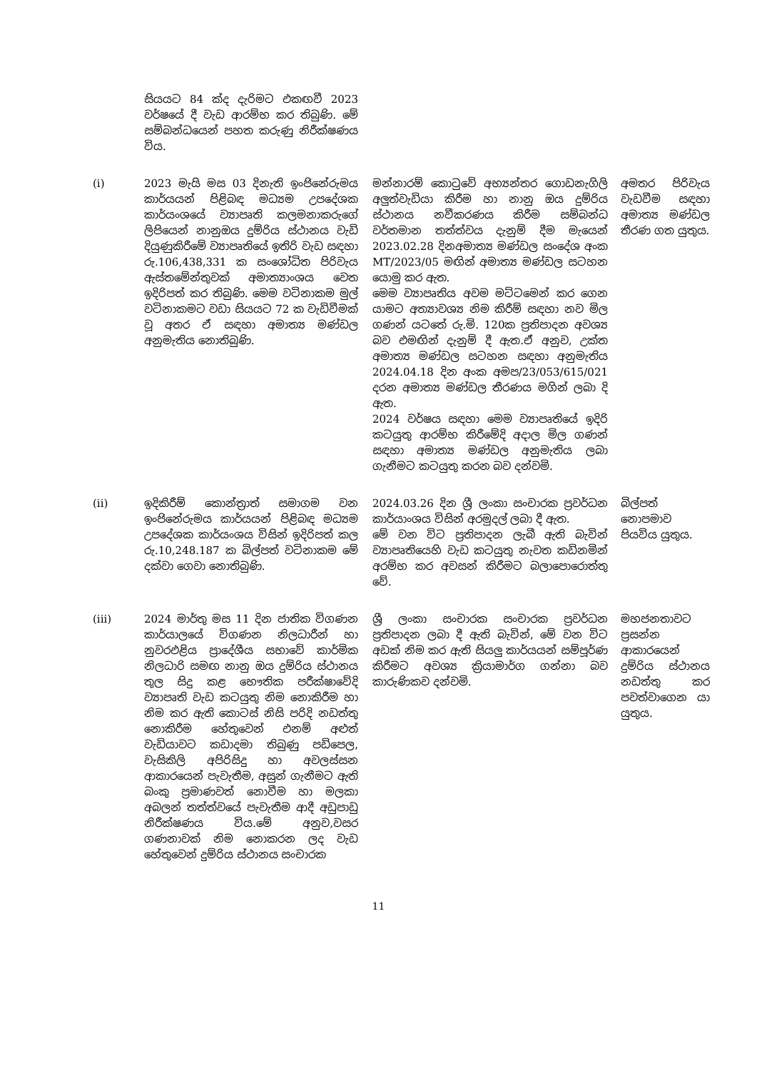| | සියයට 84 ක්ද දැරිමට එකඟවී 2023 වර්ෂයේ දී වැඩ ආරම්භ කර තිබුණි. මේ සම්බන්ධයෙන් පහත කරුණු නිරීක්ෂණය විය. | | |
| (i) | 2023 මැයි මස 03 දිනැති ඉංජිනේරුමය කාර්යයන් පිළිබඳ මධ්‍යම උපදේශක කාර්යංශයේ ව්‍යාපෘති කලමනාකරුගේ ලිපියෙන් නානුඔය දුම්රිය ස්ථානය වැඩි දියුණුකිරීමේ ව්‍යාපෘතියේ ඉතිරි වැඩ සඳහා රු.106,438,331 ක සංශෝධිත පිරිවැය ඇස්තමේන්තුවක් අමාත්‍යාංශය වෙත ඉදිරිපත් කර තිබුණි. මෙම වටිනාකම මුල් වටිනාකමට වඩා සියයට 72 ක වැඩිවීමක් වූ අතර ඒ සඳහා අමාත්‍ය මණ්ඩල අනුමැතිය නොතිබුණි. | මන්නාරම් කොටුවේ අභ්‍යන්තර ගොඩනැගිලි අලුත්වැඩියා කිරීම හා නානු ඔය දුම්රිය ස්ථානය නවීකරණය කිරීම සම්බන්ධ වර්තමාන තත්ත්වය දැනුම් දීම මැයෙන් 2023.02.28 දිනඅමාත්‍ය මණ්ඩල සංදේශ අංක MT/2023/05 මඟින් අමාත්‍ය මණ්ඩල සටහන යොමු කර ඇත. මෙම ව්‍යාපෘතිය අවම මට්ටමෙන් කර ගෙන යාමට අත්‍යාවශ්‍ය නිම කිරීම් සඳහා නව මිල ගණන් යටතේ රු.මි. 120ක ප්‍රතිපාදන අවශ්‍ය බව එමඟින් දැනුම් දී ඇත.ඒ අනුව, උක්ත අමාත්‍ය මණ්ඩල සටහන සඳහා අනුමැතිය 2024.04.18 දින අංක අමප/23/053/615/021 දරන අමාත්‍ය මණ්ඩල තීරණය මගින් ලබා දි ඇත. 2024 වර්ෂය සඳහා මෙම ව්‍යාපෘතියේ ඉදිරි කටයුතු ආරම්භ කිරීමේදි අදාල මිල ගණන් සඳහා අමාත්‍ය මණ්ඩල අනුමැතිය ලබා ගැනීමට කටයුතු කරන බව දන්වමි. | අමතර පිරිවැය වැඩවීම සඳහා අමාත්‍ය මණ්ඩල තීරණ ගත යුතුය. |
| (ii) | ඉදිකිරීම් කොන්ත්‍රාත් සමාගම වන ඉංජිනේරුමය කාර්යයන් පිළිබඳ මධ්‍යම උපදේශක කාර්යංශය විසින් ඉදිරිපත් කල රු.10,248.187 ක බිල්පත් වටිනාකම මේ දක්වා ගෙවා නොතිබුණි. | 2024.03.26 දින ශ්‍රී ලංකා සංචාරක ප්‍රවර්ධන කාර්යාංශය විසින් අරමුදල් ලබා දී ඇත. මේ වන විට ප්‍රතිපාදන ලැබී ඇති බැවින් ව්‍යාපෘතියෙහි වැඩ කටයුතු නැවත කඩිනමින් අරම්භ කර අවසන් කිරීමට බලාපොරොත්තු වේ. | බිල්පත් නොපමාව පියවිය යුතුය. |
| (iii) | 2024 මාර්තු මස 11 දින ජාතික විගණන කාර්යාලයේ විගණන නිලධාරීන් හා නුවරඑළිය ප්‍රාදේශීය සභාවේ කාර්මික නිලධාරි සමඟ නානු ඔය දුම්රිය ස්ථානය තුල සිදු කළ භෞතික පරීක්ෂාවේදි ව්‍යාපෘති වැඩ කටයුතු නිම නොකිරීම හා නිම කර ඇති කොටස් නිසි පරිදි නඩත්තු නොකිරීම හේතුවෙන් එනම් අළුත් වැඩියාවට කඩාදමා තිබුණු පඩිපෙල, වැසිකිලි අපිරිසිදු හා අවලස්සන ආකාරයෙන් පැවැතීම, අසුන් ගැනීමට ඇති බංකු ප්‍රමාණවත් නොවීම හා මලකා අබලන් තත්ත්වයේ පැවැතීම ආදී අඩුපාඩු නිරීක්ෂණය විය.මේ අනුව,වසර ගණනාවක් නිම නොකරන ලද වැඩ හේතුවෙන් දුම්රිය ස්ථානය සංචාරක | ශ්‍රී ලංකා සංචාරක සංචාරක ප්‍රවර්ධන ප්‍රතිපාදන ලබා දී ඇති බැවින්, මේ වන විට අඩක් නිම කර ඇති සියලු කාර්යයන් සම්පූර්ණ කිරීමට අවශ්‍ය ක්‍රියාමාර්ග ගන්නා බව කාරුණිකව දන්වමි. | මහජනතාවට ප්‍රසන්න ආකාරයෙන් දුම්රිය ස්ථානය නඩත්තු කර පවත්වාගෙන යා යුතුය. |
11